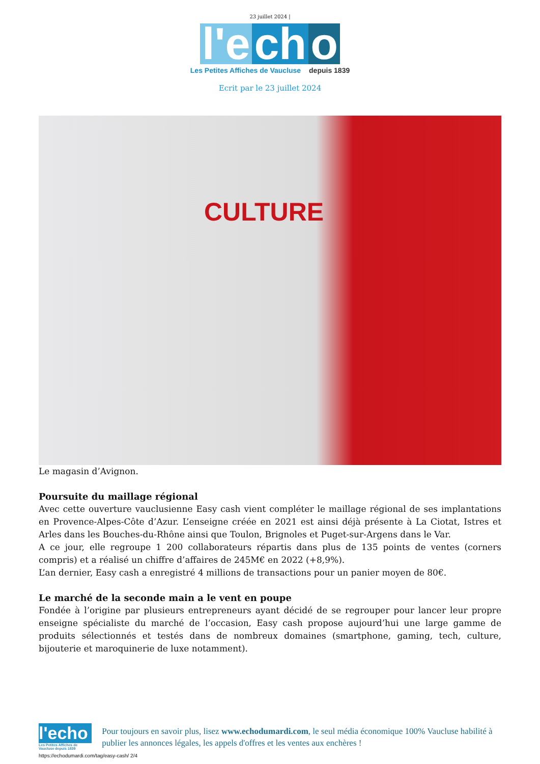23 juillet 2024 |
l'e ch o
Les Petites Affiches de Vaucluse depuis 1839
Ecrit par le 23 juillet 2024
CULTURE
Le magasin d’Avignon.
Poursuite du maillage régional
Avec cette ouverture vauclusienne Easy cash vient compléter le maillage régional de ses implantations en Provence-Alpes-Côte d’Azur. L’enseigne créée en 2021 est ainsi déjà présente à La Ciotat, Istres et Arles dans les Bouches-du-Rhône ainsi que Toulon, Brignoles et Puget-sur-Argens dans le Var.
A ce jour, elle regroupe 1 200 collaborateurs répartis dans plus de 135 points de ventes (corners compris) et a réalisé un chiffre d’affaires de 245M€ en 2022 (+8,9%).
L’an dernier, Easy cash a enregistré 4 millions de transactions pour un panier moyen de 80€.
Le marché de la seconde main a le vent en poupe
Fondée à l’origine par plusieurs entrepreneurs ayant décidé de se regrouper pour lancer leur propre enseigne spécialiste du marché de l’occasion, Easy cash propose aujourd’hui une large gamme de produits sélectionnés et testés dans de nombreux domaines (smartphone, gaming, tech, culture, bijouterie et maroquinerie de luxe notamment).
l'echo
Les Petites Affiches de Vaucluse depuis 1839
Pour toujours en savoir plus, lisez www.echodumardi.com, le seul média économique 100% Vaucluse habilité à publier les annonces légales, les appels d'offres et les ventes aux enchères !
https://echodumardi.com/tag/easy-cash/ 2/4